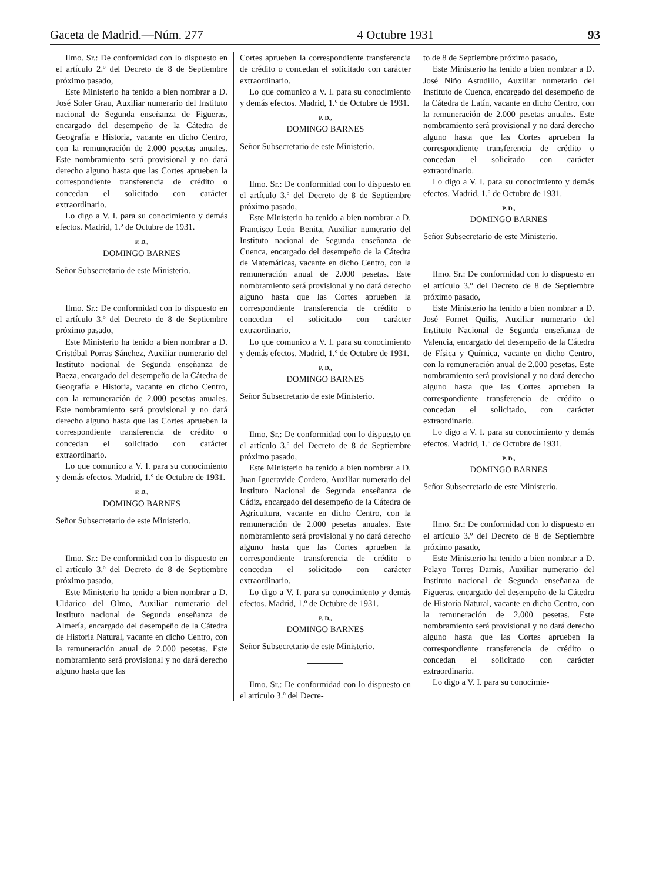Gaceta de Madrid.—Núm. 277 4 Octubre 1931 93
Ilmo. Sr.: De conformidad con lo dispuesto en el artículo 2.º del Decreto de 8 de Septiembre próximo pasado,
Este Ministerio ha tenido a bien nombrar a D. José Soler Grau, Auxiliar numerario del Instituto nacional de Segunda enseñanza de Figueras, encargado del desempeño de la Cátedra de Geografía e Historia, vacante en dicho Centro, con la remuneración de 2.000 pesetas anuales. Este nombramiento será provisional y no dará derecho alguno hasta que las Cortes aprueben la correspondiente transferencia de crédito o concedan el solicitado con carácter extraordinario.
Lo digo a V. I. para su conocimiento y demás efectos. Madrid, 1.º de Octubre de 1931.
P. D.,
DOMINGO BARNES
Señor Subsecretario de este Ministerio.
Ilmo. Sr.: De conformidad con lo dispuesto en el artículo 3.º del Decreto de 8 de Septiembre próximo pasado,
Este Ministerio ha tenido a bien nombrar a D. Cristóbal Porras Sánchez, Auxiliar numerario del Instituto nacional de Segunda enseñanza de Baeza, encargado del desempeño de la Cátedra de Geografía e Historia, vacante en dicho Centro, con la remuneración de 2.000 pesetas anuales. Este nombramiento será provisional y no dará derecho alguno hasta que las Cortes aprueben la correspondiente transferencia de crédito o concedan el solicitado con carácter extraordinario.
Lo que comunico a V. I. para su conocimiento y demás efectos. Madrid, 1.º de Octubre de 1931.
P. D.,
DOMINGO BARNES
Señor Subsecretario de este Ministerio.
Ilmo. Sr.: De conformidad con lo dispuesto en el artículo 3.º del Decreto de 8 de Septiembre próximo pasado,
Este Ministerio ha tenido a bien nombrar a D. Uldarico del Olmo, Auxiliar numerario del Instituto nacional de Segunda enseñanza de Almería, encargado del desempeño de la Cátedra de Historia Natural, vacante en dicho Centro, con la remuneración anual de 2.000 pesetas. Este nombramiento será provisional y no dará derecho alguno hasta que las
Cortes aprueben la correspondiente transferencia de crédito o concedan el solicitado con carácter extraordinario.
Lo que comunico a V. I. para su conocimiento y demás efectos. Madrid, 1.º de Octubre de 1931.
P. D.,
DOMINGO BARNES
Señor Subsecretario de este Ministerio.
Ilmo. Sr.: De conformidad con lo dispuesto en el artículo 3.º del Decreto de 8 de Septiembre próximo pasado,
Este Ministerio ha tenido a bien nombrar a D. Francisco León Benita, Auxiliar numerario del Instituto nacional de Segunda enseñanza de Cuenca, encargado del desempeño de la Cátedra de Matemáticas, vacante en dicho Centro, con la remuneración anual de 2.000 pesetas. Este nombramiento será provisional y no dará derecho alguno hasta que las Cortes aprueben la correspondiente transferencia de crédito o concedan el solicitado con carácter extraordinario.
Lo que comunico a V. I. para su conocimiento y demás efectos. Madrid, 1.º de Octubre de 1931.
P. D.,
DOMINGO BARNES
Señor Subsecretario de este Ministerio.
Ilmo. Sr.: De conformidad con lo dispuesto en el artículo 3.º del Decreto de 8 de Septiembre próximo pasado,
Este Ministerio ha tenido a bien nombrar a D. Juan Igueravide Cordero, Auxiliar numerario del Instituto Nacional de Segunda enseñanza de Cádiz, encargado del desempeño de la Cátedra de Agricultura, vacante en dicho Centro, con la remuneración de 2.000 pesetas anuales. Este nombramiento será provisional y no dará derecho alguno hasta que las Cortes aprueben la correspondiente transferencia de crédito o concedan el solicitado con carácter extraordinario.
Lo digo a V. I. para su conocimiento y demás efectos. Madrid, 1.º de Octubre de 1931.
P. D.,
DOMINGO BARNES
Señor Subsecretario de este Ministerio.
Ilmo. Sr.: De conformidad con lo dispuesto en el artículo 3.º del Decre-
to de 8 de Septiembre próximo pasado,
Este Ministerio ha tenido a bien nombrar a D. José Niño Astudillo, Auxiliar numerario del Instituto de Cuenca, encargado del desempeño de la Cátedra de Latín, vacante en dicho Centro, con la remuneración de 2.000 pesetas anuales. Este nombramiento será provisional y no dará derecho alguno hasta que las Cortes aprueben la correspondiente transferencia de crédito o concedan el solicitado con carácter extraordinario.
Lo digo a V. I. para su conocimiento y demás efectos. Madrid, 1.º de Octubre de 1931.
P. D.,
DOMINGO BARNES
Señor Subsecretario de este Ministerio.
Ilmo. Sr.: De conformidad con lo dispuesto en el artículo 3.º del Decreto de 8 de Septiembre próximo pasado,
Este Ministerio ha tenido a bien nombrar a D. José Fornet Quilis, Auxiliar numerario del Instituto Nacional de Segunda enseñanza de Valencia, encargado del desempeño de la Cátedra de Física y Química, vacante en dicho Centro, con la remuneración anual de 2.000 pesetas. Este nombramiento será provisional y no dará derecho alguno hasta que las Cortes aprueben la correspondiente transferencia de crédito o concedan el solicitado, con carácter extraordinario.
Lo digo a V. I. para su conocimiento y demás efectos. Madrid, 1.º de Octubre de 1931.
P. D.,
DOMINGO BARNES
Señor Subsecretario de este Ministerio.
Ilmo. Sr.: De conformidad con lo dispuesto en el artículo 3.º del Decreto de 8 de Septiembre próximo pasado,
Este Ministerio ha tenido a bien nombrar a D. Pelayo Torres Darnís, Auxiliar numerario del Instituto nacional de Segunda enseñanza de Figueras, encargado del desempeño de la Cátedra de Historia Natural, vacante en dicho Centro, con la remuneración de 2.000 pesetas. Este nombramiento será provisional y no dará derecho alguno hasta que las Cortes aprueben la correspondiente transferencia de crédito o concedan el solicitado con carácter extraordinario.
Lo digo a V. I. para su conocimie-